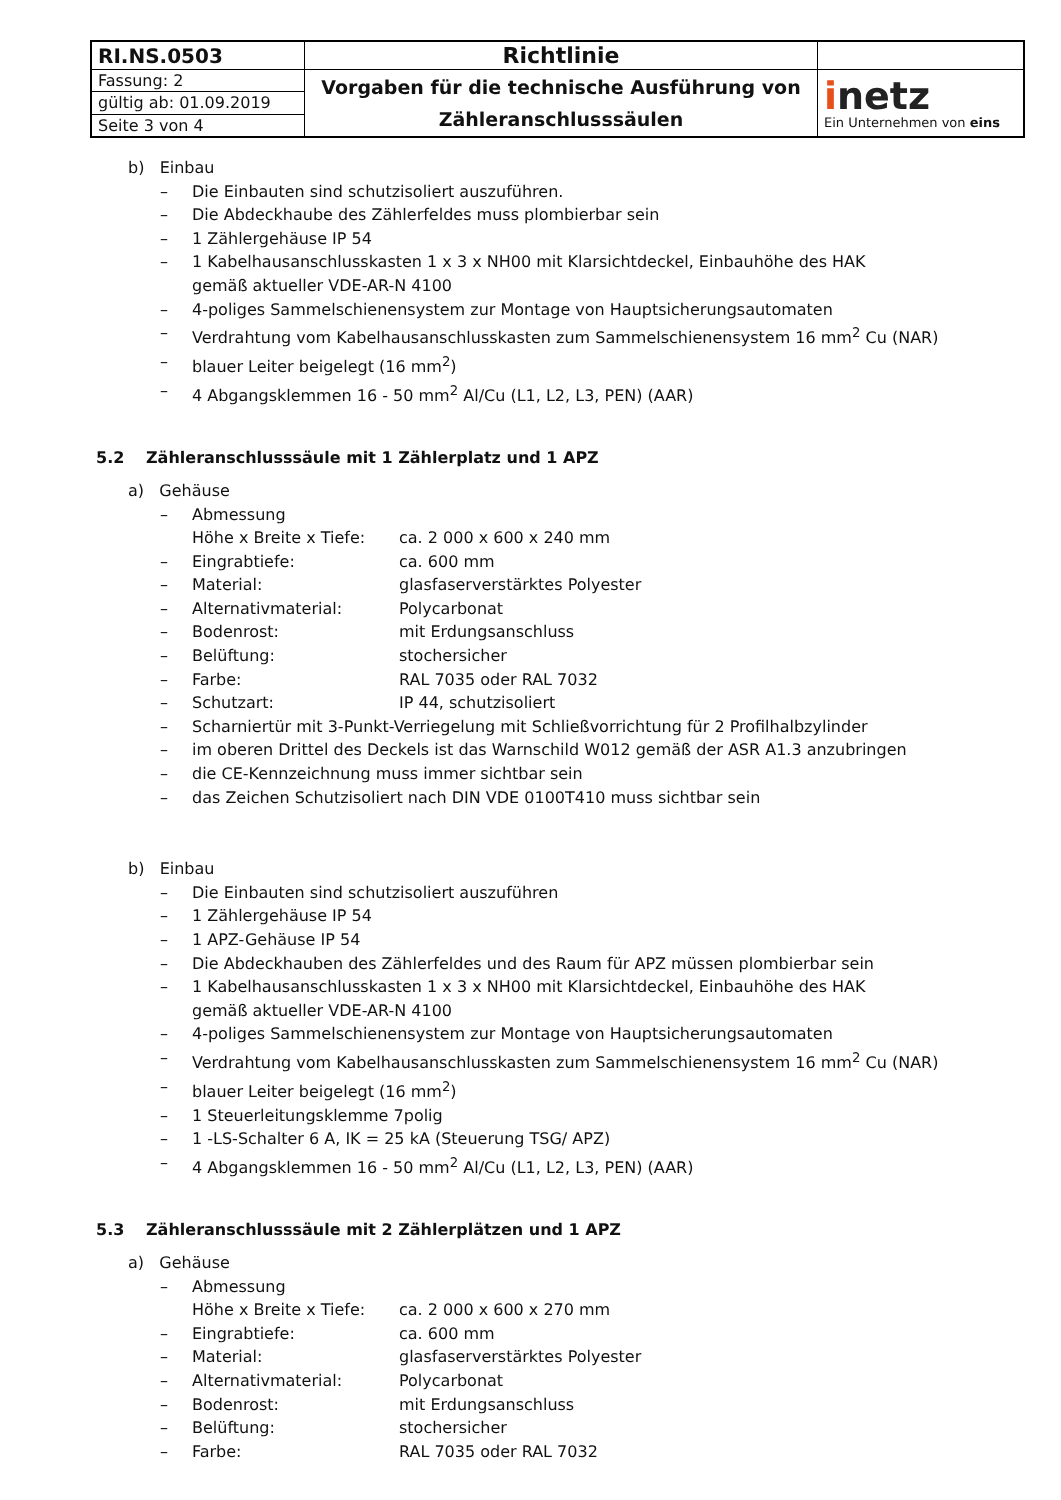| RI.NS.0503 | Richtlinie | |
| Fassung: 2 | Vorgaben für die technische Ausführung von Zähleranschlusssäulen | i netz Ein Unternehmen von eins |
| gültig ab: 01.09.2019 | | |
| Seite 3 von 4 | | |
b) Einbau
– Die Einbauten sind schutzisoliert auszuführen.
– Die Abdeckhaube des Zählerfeldes muss plombierbar sein
– 1 Zählergehäuse IP 54
– 1 Kabelhausanschlusskasten 1 x 3 x NH00 mit Klarsichtdeckel, Einbauhöhe des HAK
gemäß aktueller VDE-AR-N 4100
– 4-poliges Sammelschienensystem zur Montage von Hauptsicherungsautomaten
– Verdrahtung vom Kabelhausanschlusskasten zum Sammelschienensystem 16 mm<sup>2</sup> Cu (NAR)
– blauer Leiter beigelegt (16 mm<sup>2</sup>)
– 4 Abgangsklemmen 16 - 50 mm<sup>2</sup> Al/Cu (L1, L2, L3, PEN) (AAR)
5.2 Zähleranschlusssäule mit 1 Zählerplatz und 1 APZ
a) Gehäuse
– Abmessung
Höhe x Breite x Tiefe: ca. 2 000 x 600 x 240 mm
– Eingrabtiefe: ca. 600 mm
– Material: glasfaserverstärktes Polyester
– Alternativmaterial: Polycarbonat
– Bodenrost: mit Erdungsanschluss
– Belüftung: stochersicher
– Farbe: RAL 7035 oder RAL 7032
– Schutzart: IP 44, schutzisoliert
– Scharniertür mit 3-Punkt-Verriegelung mit Schließvorrichtung für 2 Profilhalbzylinder
– im oberen Drittel des Deckels ist das Warnschild W012 gemäß der ASR A1.3 anzubringen
– die CE-Kennzeichnung muss immer sichtbar sein
– das Zeichen Schutzisoliert nach DIN VDE 0100T410 muss sichtbar sein
b) Einbau
– Die Einbauten sind schutzisoliert auszuführen
– 1 Zählergehäuse IP 54
– 1 APZ-Gehäuse IP 54
– Die Abdeckhauben des Zählerfeldes und des Raum für APZ müssen plombierbar sein
– 1 Kabelhausanschlusskasten 1 x 3 x NH00 mit Klarsichtdeckel, Einbauhöhe des HAK
gemäß aktueller VDE-AR-N 4100
– 4-poliges Sammelschienensystem zur Montage von Hauptsicherungsautomaten
– Verdrahtung vom Kabelhausanschlusskasten zum Sammelschienensystem 16 mm<sup>2</sup> Cu (NAR)
– blauer Leiter beigelegt (16 mm<sup>2</sup>)
– 1 Steuerleitungsklemme 7polig
– 1 -LS-Schalter 6 A, IK = 25 kA (Steuerung TSG/ APZ)
– 4 Abgangsklemmen 16 - 50 mm<sup>2</sup> Al/Cu (L1, L2, L3, PEN) (AAR)
5.3 Zähleranschlusssäule mit 2 Zählerplätzen und 1 APZ
a) Gehäuse
– Abmessung
Höhe x Breite x Tiefe: ca. 2 000 x 600 x 270 mm
– Eingrabtiefe: ca. 600 mm
– Material: glasfaserverstärktes Polyester
– Alternativmaterial: Polycarbonat
– Bodenrost: mit Erdungsanschluss
– Belüftung: stochersicher
– Farbe: RAL 7035 oder RAL 7032